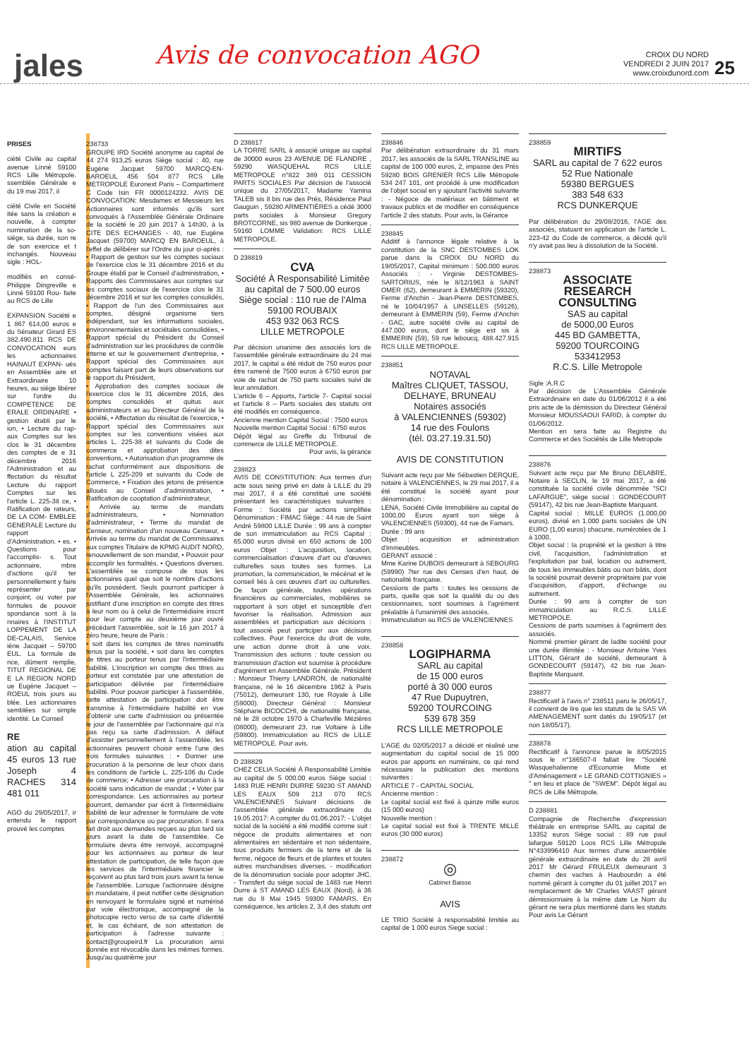jales
Avis de convocation AGO
CROIX DU NORD
VENDREDI 2 JUIN 2017
www.croixdunord.com
25
PRISES
ciété Civile au capital avenue Linné 59100 RCS Lille Métropole. ssemblée Générale e du 19 mai 2017, il
ciété Civile en Société itée sans la création e nouvelle, à compter nomination de la so- siège, sa durée, son re de son exercice et t inchangés. Nouveau sigle : HOL-
modifiés en consé- Philippe Dingreville e Linné 59100 Rou- faite au RCS de Lille
EXPANSION Société e 1 867 614,00 euros e du Sénateur Girard ES 382.490.811 RCS DE CONVOCATION eurs les actionnaires HAINAUT EXPAN- ués en Assemblée aire et Extraordinaire 10 heures, au siège libérer sur l'ordre du COMPETENCE DE ERALE ORDINAIRE • gestion établi par le ion, • Lecture du rap- aux Comptes sur les clos le 31 décembre des comptes de e 31 décembre 2016 l'Administration et au ffectation du résultat Lecture du rapport Comptes sur les l'article L. 225-38 ce, • Ratification de rateurs, DE LA COM- EMBLEE GENERALE Lecture du rapport d'Administration. • es. • Questions pour l'accomplis- s. Tout actionnaire, mbre d'actions qu'il ter personnellement y faire représenter par conjoint, ou voter par formules de pouvoir spondance sont à la nnaires à l'INSTITUT LOPPEMENT DE LA DE-CALAIS, Service iène Jacquet – 59700 EUL. La formule de nce, dûment remplie, TITUT REGIONAL DE E LA REGION NORD ue Eugène Jacquet – ROEUL trois jours au blée. Les actionnaires semblées sur simple identité. Le Conseil
RE
ation au capital 45 euros 13 rue Joseph 4 RACHES 314 481 011
AGO du 29/05/2017, ir entendu le rapport prouvé les comptes
238733
GROUPE IRD Société anonyme au capital de 44 274 913,25 euros Siège social : 40, rue Eugène Jacquet 59700 MARCQ-EN-BAROEUL 456 504 877 RCS Lille METROPOLE Euronext Paris – Compartiment C Code Isin FR 0000124232. AVIS DE CONVOCATION: Mesdames et Messieurs les Actionnaires sont informés qu'ils sont convoqués à l'Assemblée Générale Ordinaire de la société le 20 juin 2017 à 14h30, à la CITE DES ECHANGES - 40, rue Eugène Jacquet (59700) MARCQ EN BAROEUL, à l'effet de délibérer sur l'Ordre du jour ci-après : • Rapport de gestion sur les comptes sociaux de l'exercice clos le 31 décembre 2016 et du Groupe établi par le Conseil d'administration, • Rapports des Commissaires aux comptes sur les comptes sociaux de l'exercice clos le 31 décembre 2016 et sur les comptes consolidés, • Rapport de l'un des Commissaires aux comptes, désigné organisme tiers indépendant, sur les informations sociales, environnementales et sociétales consolidées, • Rapport spécial du Président du Conseil d'administration sur les procédures de contrôle interne et sur le gouvernement d'entreprise, • Rapport spécial des Commissaires aux comptes faisant part de leurs observations sur le rapport du Président,
• Approbation des comptes sociaux de l'exercice clos le 31 décembre 2016, des comptes consolidés et quitus aux administrateurs et au Directeur Général de la société, • Affectation du résultat de l'exercice, • Rapport spécial des Commissaires aux comptes sur les conventions visées aux articles L. 225-38 et suivants du Code de commerce et approbation des dites conventions, • Autorisation d'un programme de rachat conformément aux dispositions de l'article L 225-209 et suivants du Code de Commerce, • Fixation des jetons de présence alloués au Conseil d'administration, • Ratification de cooptation d'administrateur,
• Arrivée au terme de mandats d'administrateurs, • Nomination d'administrateur, • Terme du mandat de Censeur, nomination d'un nouveau Censeur, • Arrivée au terme du mandat de Commissaires aux comptes Titulaire de KPMG AUDIT NORD, renouvellement de son mandat, • Pouvoir pour accomplir les formalités, • Questions diverses. L'assemblée se compose de tous les actionnaires quel que soit le nombre d'actions qu'ils possèdent. Seuls pourront participer à l'Assemblée Générale, les actionnaires justifiant d'une inscription en compte des titres à leur nom ou à celui de l'intermédiaire inscrit pour leur compte au deuxième jour ouvré précédant l'assemblée, soit le 16 juin 2017 à zéro heure, heure de Paris :
• soit dans les comptes de titres nominatifs tenus par la société, • soit dans les comptes de titres au porteur tenus par l'intermédiaire habilité. L'inscription en compte des titres au porteur est constatée par une attestation de participation délivrée par l'intermédiaire habilité. Pour pouvoir participer à l'assemblée, cette attestation de participation doit être transmise à l'intermédiaire habilité en vue d'obtenir une carte d'admission ou présentée le jour de l'assemblée par l'actionnaire qui n'a pas reçu sa carte d'admission. A défaut d'assister personnellement à l'assemblée, les actionnaires peuvent choisir entre l'une des trois formules suivantes : • Donner une procuration à la personne de leur choix dans les conditions de l'article L. 225-106 du Code de commerce; • Adresser une procuration à la société sans indication de mandat ; • Voter par correspondance. Les actionnaires au porteur pourront, demander par écrit à l'intermédiaire habilité de leur adresser le formulaire de vote par correspondance ou par procuration. Il sera fait droit aux demandes reçues au plus tard six jours avant la date de l'assemblée. Ce formulaire devra être renvoyé, accompagné pour les actionnaires au porteur de leur attestation de participation, de telle façon que les services de l'intermédiaire financier le reçoivent au plus tard trois jours avant la tenue de l'assemblée. Lorsque l'actionnaire désigne un mandataire, il peut notifier cette désignation en renvoyant le formulaire signé et numérisé par voie électronique, accompagné de la photocopie recto verso de sa carte d'identité et, le cas échéant, de son attestation de participation à l'adresse suivante : contact@groupeird.fr La procuration ainsi donnée est révocable dans les mêmes formes. Jusqu'au quatrième jour
D 238817
LA TORRE SARL à associé unique au capital de 30000 euros 23 AVENUE DE FLANDRE , 59290 WASQUEHAL RCS LILLE METROPOLE n°822 389 011 CESSION PARTS SOCIALES Par décision de l'associé unique du 27/05/2017, Madame Yamina TALEB sis 8 bis rue des Prés, Résidence Paul Gauguin , 59280 ARMENTIÈRES a cédé 3000 parts sociales à Monsieur Gregory BROTCORNE, sis 980 avenue de Dunkerque , 59160 LOMME Validation: RCS LILLE METROPOLE.
D 238819
CVA
Société À Responsabilité Limitée au capital de 7 500.00 euros
Siège social : 110 rue de l'Alma
59100 ROUBAIX
453 932 063 RCS
LILLE METROPOLE
Par décision unanime des associés lors de l'assemblée générale extraordinaire du 24 mai 2017, le capital a été réduit de 750 euros pour être ramené de 7500 euros à 6750 euros par voie de rachat de 750 parts sociales suivi de leur annulation.
L'article 6 – Apports, l'article 7- Capital social et l'article 8 – Parts sociales des statuts ont été modifiés en conséquence.
Ancienne mention Capital Social : 7500 euros
Nouvelle mention Capital Social : 6750 euros
Dépôt légal au Greffe du Tribunal de commerce de LILLE METROPOLE.
Pour avis, la gérance
238823
AVIS DE CONSTITUTION: Aux termes d'un acte sous seing privé en date à LILLE du 29 mai 2017, il a été constitué une société présentant les caractéristiques suivantes : Forme : Société par actions simplifiée Dénomination : FIMAC Siège : 44 rue de Saint André 59800 LILLE Durée : 99 ans à compter de son immatriculation au RCS Capital : 65.000 euros divisé en 650 actions de 100 euros Objet : L'acquisition, location, commercialisation d'œuvre d'art ou d'œuvres culturelles sous toutes ses formes. La promotion, la communication, le mécénat et le conseil liés à ces œuvres d'art ou culturelles. De façon générale, toutes opérations financières ou commerciales, mobilières se rapportant à son objet et susceptible d'en favoriser la réalisation. Admission aux assemblées et participation aux décisions : tout associé peut participer aux décisions collectives. Pour l'exercice du droit de vote, une action donne droit à une voix. Transmission des actions : toute cession ou transmission d'action est soumise à procédure d'agrément en Assemblée Générale. Président : Monsieur Thierry LANDRON, de nationalité française, né le 16 décembre 1962 à Paris (75012), demeurant 130, rue Royale à Lille (59000). Directeur Général : Monsieur Stéphane BICOCCHI, de nationalité française, né le 28 octobre 1970 à Charleville Mézières (08000), demeurant 23, rue Voltaire à Lille (59800). Immatriculation au RCS de LILLE METROPOLE. Pour avis.
D 238829
CHEZ CELIA Société À Responsabilité Limitée au capital de 5 000.00 euros Siège social : 1483 RUE HENRI DURRE 59230 ST AMAND LES EAUX 509 213 070 RCS VALENCIENNES Suivant décisions de l'assemblée générale extraordinaire du 19.05.2017: A compter du 01.06.2017: - L'objet social de la société a été modifié comme suit : négoce de produits alimentaires et non alimentaires en sédentaire et non sédentaire, tous produits fermiers de la terre et de la ferme, négoce de fleurs et de plantes et toutes autres marchandises diverses. - modification de la dénomination sociale pour adopter JHC. - Transfert du siège social de 1483 rue Henri Durre à ST AMAND LES EAUX (Nord), à 36 rue du 8 Mai 1945 59300 FAMARS. En conséquence, les articles 2, 3,4 des statuts ont
238846
Par délibération extraordinaire du 31 mars 2017, les associés de la SARL TRANSLINE au capital de 100 000 euros, 2, impasse des Prés 59280 BOIS GRENIER RCS Lille Métropole 534 247 101, ont procédé à une modification de l'objet social en y ajoutant l'activité suivante : - Négoce de matériaux en bâtiment et travaux publics et de modifier en conséquence l'article 2 des statuts. Pour avis, la Gérance
238845
Additif à l'annonce légale relative à la constitution de la SNC DESTOMBES LOK parue dans la CROIX DU NORD du 19/05/2017, Capital minimum : 500.000 euros Associés : - Virginie DESTOMBES-SARTORIUS, née le 8/12/1963 à SAINT OMER (62), demeurant à EMMERIN (59320), Ferme d'Anchin - Jean-Pierre DESTOMBES, né le 10/04/1957 à LINSELLES (59126), demeurant à EMMERIN (59), Ferme d'Anchin - GAC, autre société civile au capital de 447.000 euros, dont le siège est sis à EMMERIN (59), 59 rue leboucq, 488.427.915 RCS LILLE METROPOLE.
238851
NOTAVAL
Maîtres CLIQUET, TASSOU, DELHAYE, BRUNEAU
Notaires associés
à VALENCIENNES (59302)
14 rue des Foulons
(tél. 03.27.19.31.50)
AVIS DE CONSTITUTION
Suivant acte reçu par Me Sébastien DERQUE, notaire à VALENCIENNES, le 29 mai 2017, il a été constitué la société ayant pour dénomination :
LENA, Société Civile Immobilière au capital de 1000,00 Euros ayant son siège à VALENCIENNES (59300), 44 rue de Famars.
Durée : 99 ans
Objet : acquisition et administration d'immeubles.
GERANT associé :
Mme Karine DUBOIS demeurant à SEBOURG (59990) 7ter rue des Censes d'en haut, de nationalité française.
Cessions de parts : toutes les cessions de parts, quelle que soit la qualité du ou des cessionnaires, sont soumises à l'agrément préalable à l'unanimité des associés.
Immatriculation au RCS de VALENCIENNES
238858
LOGIPHARMA
SARL au capital
de 15 000 euros
porté à 30 000 euros
47 Rue Dupuytren,
59200 TOURCOING
539 678 359
RCS LILLE METROPOLE
L'AGE du 02/05/2017 a décidé et réalisé une augmentation du capital social de 15 000 euros par apports en numéraire, ce qui rend nécessaire la publication des mentions suivantes :
ARTICLE 7 - CAPITAL SOCIAL
Ancienne mention :
Le capital social est fixé à quinze mille euros (15 000 euros)
Nouvelle mention :
Le capital social est fixé à TRENTE MILLE euros (30 000 euros)
238872
◎
Cabinet Baisse
AVIS
LE TRIO Société à responsabilité limitée au capital de 1 000 euros Siege social :
238859
MIRTIFS
SARL au capital de 7 622 euros
52 Rue Nationale
59380 BERGUES
383 548 633
RCS DUNKERQUE
Par délibération du 29/08/2016, l'AGE des associés, statuant en application de l'article L. 223-42 du Code de commerce, a décidé qu'il n'y avait pas lieu à dissolution de la Société.
238873
ASSOCIATE RESEARCH CONSULTING
SAS au capital
de 5000,00 Euros
445 BD GAMBETTA,
59200 TOURCOING
533412953
R.C.S. Lille Metropole
Sigle :A.R.C
Par décision de L'Assemblée Générale Extraordinaire en date du 01/06/2012 il a été pris acte de la démission du Directeur Général Monsieur MOUSSAOUI FARID, à compter du 01/06/2012.
Mention en sera faite au Registre du Commerce et des Sociétés de Lille Metropole
238876
Suivant acte reçu par Me Bruno DELABRE, Notaire à SECLIN, le 19 mai 2017, a été constituée la société civile dénommée "SCI LAFARGUE", siège social : GONDECOURT (59147), 42 bis rue Jean-Baptiste Marquant.
Capital social : MILLE EUROS (1.000,00 euros), divisé en 1.000 parts sociales de UN EURO (1,00 euros) chacune, numérotées de 1 à 1000,
Objet social : la propriété et la gestion à titre civil, l'acquisition, l'administration et l'exploitation par bail, location ou autrement, de tous les immeubles bâtis ou non bâtis, dont la société pourrait devenir propriétaire par voie d'acquisition, d'apport, d'échange ou autrement.
Durée : 99 ans à compter de son immatriculation au R.C.S. LILLE METROPOLE.
Cessions de parts soumises à l'agrément des associés.
Nommé premier gérant de ladite société pour une durée illimitée : - Monsieur Antoine Yves LITTON, Gérant de société, demeurant à GONDECOURT (59147), 42 bis rue Jean-Baptiste Marquant.
238877
Rectificatif à l'avis n° 238511 paru le 26/05/17, il convient de lire que les statuts de la SAS VA AMENAGEMENT sont datés du 19/05/17 (et non 18/05/17).
238878
Rectificatif à l'annonce parue le 8/05/2015 sous le n°186507-Il fallait lire "Société Wasquehalienne d'Economie Mixte et d'Aménagement « LE GRAND COTTIGNIES » " en lieu et place de "SWEM". Dépôt légal au RCS de Lille Métropole.
D 238881
Compagnie de Recherche d'expression théâtrale en entreprise SARL au capital de 13352 euros Siège social : 89 rue paul lafargue 59120 Loos RCS Lille Métropole N°433996410 Aux termes d'une assemblée générale extraordinaire en date du 28 avril 2017 Mr Gérard FRULEUX demeurant 3 chemin des vaches à Haubourdin a été nommé gérant à compter du 01 juillet 2017 en remplacement de Mr Charles VAAST gérant démissionnaire à la même date Le Nom du gérant ne sera plus mentionné dans les statuts Pour avis Le Gérant